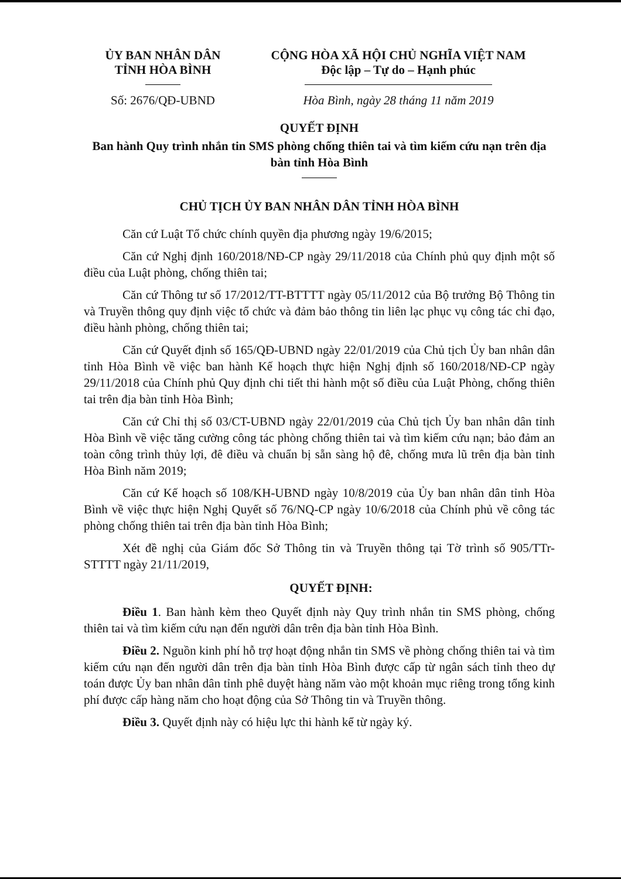ỦY BAN NHÂN DÂN
TỈNH HÒA BÌNH
Số: 2676/QĐ-UBND
CỘNG HÒA XÃ HỘI CHỦ NGHĨA VIỆT NAM
Độc lập – Tự do – Hạnh phúc
Hòa Bình, ngày 28 tháng 11 năm 2019
QUYẾT ĐỊNH
Ban hành Quy trình nhắn tin SMS phòng chống thiên tai và tìm kiếm cứu nạn trên địa bàn tỉnh Hòa Bình
CHỦ TỊCH ỦY BAN NHÂN DÂN TỈNH HÒA BÌNH
Căn cứ Luật Tổ chức chính quyền địa phương ngày 19/6/2015;
Căn cứ Nghị định 160/2018/NĐ-CP ngày 29/11/2018 của Chính phủ quy định một số điều của Luật phòng, chống thiên tai;
Căn cứ Thông tư số 17/2012/TT-BTTTT ngày 05/11/2012 của Bộ trưởng Bộ Thông tin và Truyền thông quy định việc tổ chức và đảm bảo thông tin liên lạc phục vụ công tác chỉ đạo, điều hành phòng, chống thiên tai;
Căn cứ Quyết định số 165/QĐ-UBND ngày 22/01/2019 của Chủ tịch Ủy ban nhân dân tỉnh Hòa Bình về việc ban hành Kế hoạch thực hiện Nghị định số 160/2018/NĐ-CP ngày 29/11/2018 của Chính phủ Quy định chi tiết thi hành một số điều của Luật Phòng, chống thiên tai trên địa bàn tỉnh Hòa Bình;
Căn cứ Chỉ thị số 03/CT-UBND ngày 22/01/2019 của Chủ tịch Ủy ban nhân dân tỉnh Hòa Bình về việc tăng cường công tác phòng chống thiên tai và tìm kiếm cứu nạn; bảo đảm an toàn công trình thủy lợi, đê điều và chuẩn bị sẵn sàng hộ đê, chống mưa lũ trên địa bàn tỉnh Hòa Bình năm 2019;
Căn cứ Kế hoạch số 108/KH-UBND ngày 10/8/2019 của Ủy ban nhân dân tỉnh Hòa Bình về việc thực hiện Nghị Quyết số 76/NQ-CP ngày 10/6/2018 của Chính phủ về công tác phòng chống thiên tai trên địa bàn tỉnh Hòa Bình;
Xét đề nghị của Giám đốc Sở Thông tin và Truyền thông tại Tờ trình số 905/TTr-STTTT ngày 21/11/2019,
QUYẾT ĐỊNH:
Điều 1. Ban hành kèm theo Quyết định này Quy trình nhắn tin SMS phòng, chống thiên tai và tìm kiếm cứu nạn đến người dân trên địa bàn tỉnh Hòa Bình.
Điều 2. Nguồn kinh phí hỗ trợ hoạt động nhắn tin SMS về phòng chống thiên tai và tìm kiếm cứu nạn đến người dân trên địa bàn tỉnh Hòa Bình được cấp từ ngân sách tỉnh theo dự toán được Ủy ban nhân dân tỉnh phê duyệt hàng năm vào một khoản mục riêng trong tổng kinh phí được cấp hàng năm cho hoạt động của Sở Thông tin và Truyền thông.
Điều 3. Quyết định này có hiệu lực thi hành kể từ ngày ký.